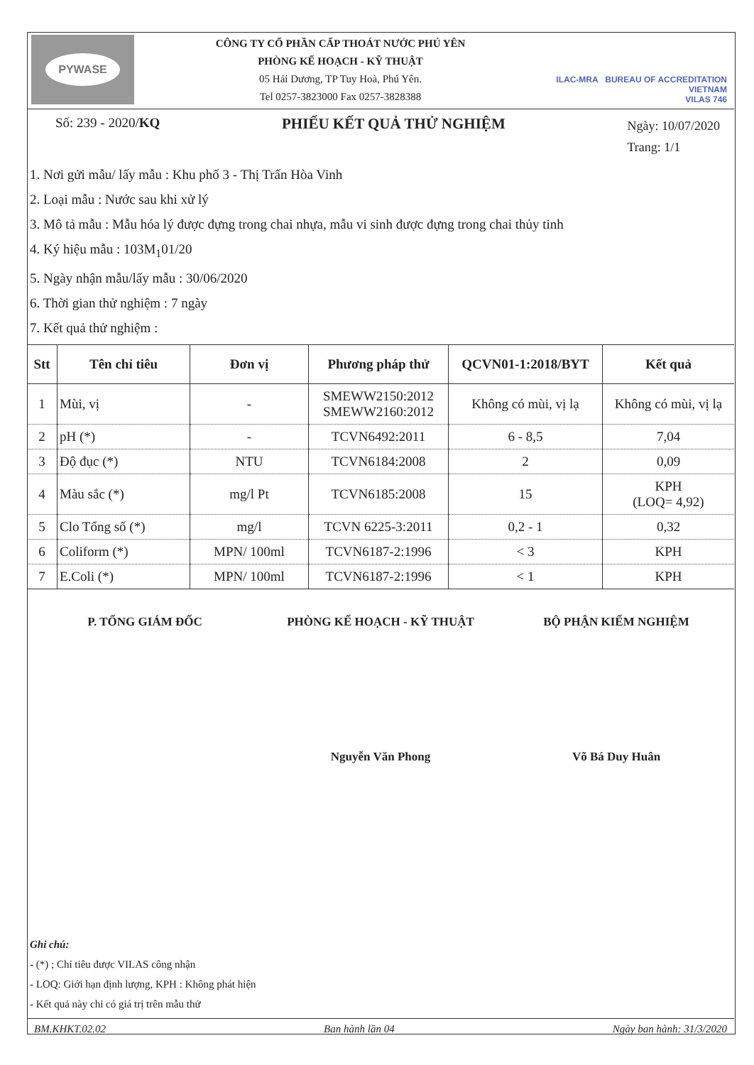PYWASE
CÔNG TY CỔ PHẦN CẤP THOÁT NƯỚC PHÚ YÊN
PHÒNG KẾ HOẠCH - KỸ THUẬT
05 Hải Dương, TP Tuy Hoà, Phú Yên.
Tel 0257-3823000 Fax 0257-3828388
ILAC-MRA BUREAU OF ACCREDITATION VIETNAM
VILAS 746
Số: 239 - 2020/KQ PHIẾU KẾT QUẢ THỬ NGHIỆM Ngày: 10/07/2020
Trang: 1/1
1. Nơi gửi mẫu/ lấy mẫu : Khu phố 3 - Thị Trấn Hòa Vinh
2. Loại mẫu : Nước sau khi xử lý
3. Mô tả mẫu : Mẫu hóa lý được đựng trong chai nhựa, mẫu vi sinh được đựng trong chai thủy tinh
4. Ký hiệu mẫu : 103M<sub>1</sub>01/20
5. Ngày nhận mẫu/lấy mẫu : 30/06/2020
6. Thời gian thử nghiệm : 7 ngày
7. Kết quả thử nghiệm :
| Stt | Tên chỉ tiêu | Đơn vị | Phương pháp thử | QCVN01-1:2018/BYT | Kết quả |
| --- | --- | --- | --- | --- | --- |
| 1 | Mùi, vị | - | SMEWW2150:2012 SMEWW2160:2012 | Không có mùi, vị lạ | Không có mùi, vị lạ |
| 2 | pH (*) | - | TCVN6492:2011 | 6 - 8,5 | 7,04 |
| 3 | Độ đục (*) | NTU | TCVN6184:2008 | 2 | 0,09 |
| 4 | Màu sắc (*) | mg/l Pt | TCVN6185:2008 | 15 | KPH (LOQ= 4,92) |
| 5 | Clo Tổng số (*) | mg/l | TCVN 6225-3:2011 | 0,2 - 1 | 0,32 |
| 6 | Coliform (*) | MPN/ 100ml | TCVN6187-2:1996 | < 3 | KPH |
| 7 | E.Coli (*) | MPN/ 100ml | TCVN6187-2:1996 | < 1 | KPH |
P. TỔNG GIÁM ĐỐC PHÒNG KẾ HOẠCH - KỸ THUẬT BỘ PHẬN KIỂM NGHIỆM
Nguyễn Văn Phong Võ Bá Duy Huân
Ghi chú:
- (*) ; Chỉ tiêu được VILAS công nhận
- LOQ: Giới hạn định lượng, KPH : Không phát hiện
- Kết quả này chỉ có giá trị trên mẫu thử
BM.KHKT.02.02 Ban hành lần 04 Ngày ban hành: 31/3/2020